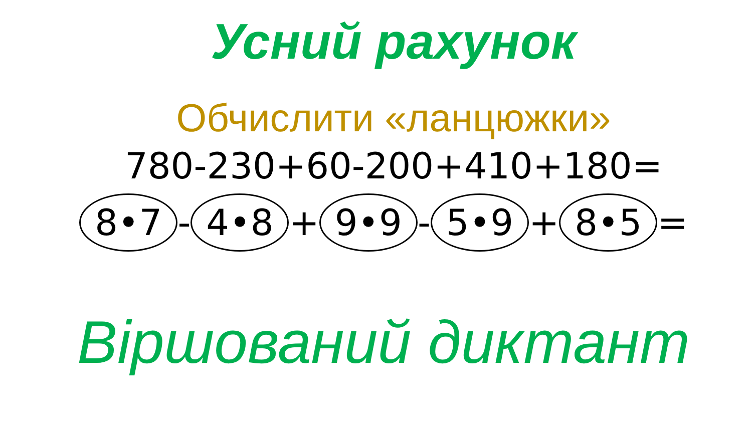Усний рахунок
Обчислити «ланцюжки»
780-230+60-200+410+180=
8•7 - 4•8 + 9•9 - 5•9 + 8•5 =
Віршований диктант